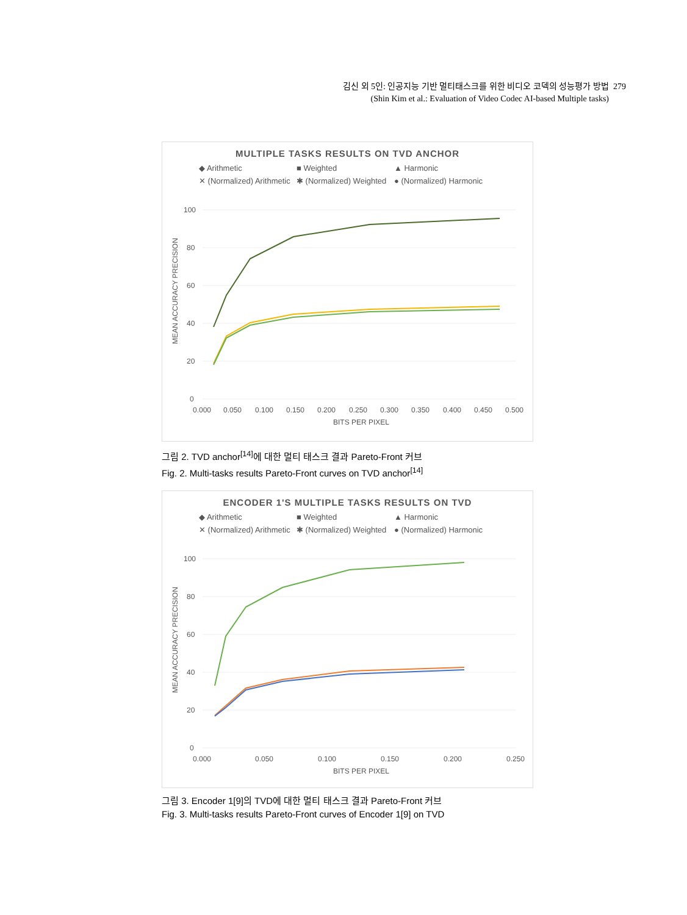김신 외 5인: 인공지능 기반 멀티태스크를 위한 비디오 코덱의 성능평가 방법 279
(Shin Kim et al.: Evaluation of Video Codec AI-based Multiple tasks)
MULTIPLE TASKS RESULTS ON TVD ANCHOR
◆ Arithmetic ■ Weighted ▲ Harmonic ✕ (Normalized) Arithmetic ✱ (Normalized) Weighted ● (Normalized) Harmonic
100
80
60
40
20
0
0.000
0.050
0.100
0.150
0.200
0.250
0.300
0.350
0.400
0.450
0.500
BITS PER PIXEL
MEAN ACCURACY PRECISION
그림 2. TVD anchor<sup>[14]</sup>에 대한 멀티 태스크 결과 Pareto-Front 커브
Fig. 2. Multi-tasks results Pareto-Front curves on TVD anchor<sup>[14]</sup>
ENCODER 1'S MULTIPLE TASKS RESULTS ON TVD
◆ Arithmetic ■ Weighted ▲ Harmonic ✕ (Normalized) Arithmetic ✱ (Normalized) Weighted ● (Normalized) Harmonic
100
80
60
40
20
0
0.000
0.050
0.100
0.150
0.200
0.250
BITS PER PIXEL
MEAN ACCURACY PRECISION
그림 3. Encoder 1[9]의 TVD에 대한 멀티 태스크 결과 Pareto-Front 커브
Fig. 3. Multi-tasks results Pareto-Front curves of Encoder 1[9] on TVD